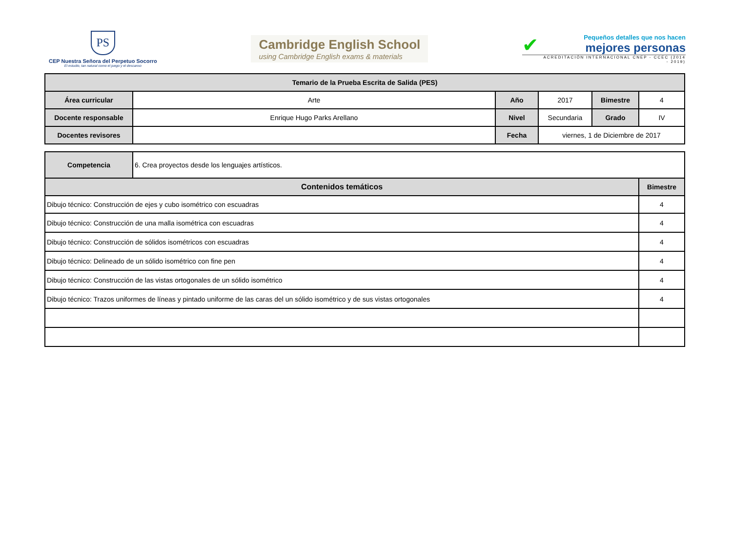PS
CEP Nuestra Señora del Perpetuo Socorro
El estudio, tan natural como el juego y el descanso
Cambridge English School
using Cambridge English exams & materials
✔
Pequeños detalles que nos hacen
mejores personas
ACREDITACIÓN INTERNACIONAL CNEP - CCEC (2014 - 2019)
| Temario de la Prueba Escrita de Salida (PES) | | | | | |
| --- | --- | --- | --- | --- | --- |
| Área curricular | Arte | Año | 2017 | Bimestre | 4 |
| Docente responsable | Enrique Hugo Parks Arellano | Nivel | Secundaria | Grado | IV |
| Docentes revisores | | Fecha | viernes, 1 de Diciembre de 2017 | | |
| Competencia | 6. Crea proyectos desde los lenguajes artísticos. | |
| Contenidos temáticos | | Bimestre |
| Dibujo técnico: Construcción de ejes y cubo isométrico con escuadras | | 4 |
| Dibujo técnico: Construcción de una malla isométrica con escuadras | | 4 |
| Dibujo técnico: Construcción de sólidos isométricos con escuadras | | 4 |
| Dibujo técnico: Delineado de un sólido isométrico con fine pen | | 4 |
| Dibujo técnico: Construcción de las vistas ortogonales de un sólido isométrico | | 4 |
| Dibujo técnico: Trazos uniformes de líneas y pintado uniforme de las caras del un sólido isométrico y de sus vistas ortogonales | | 4 |